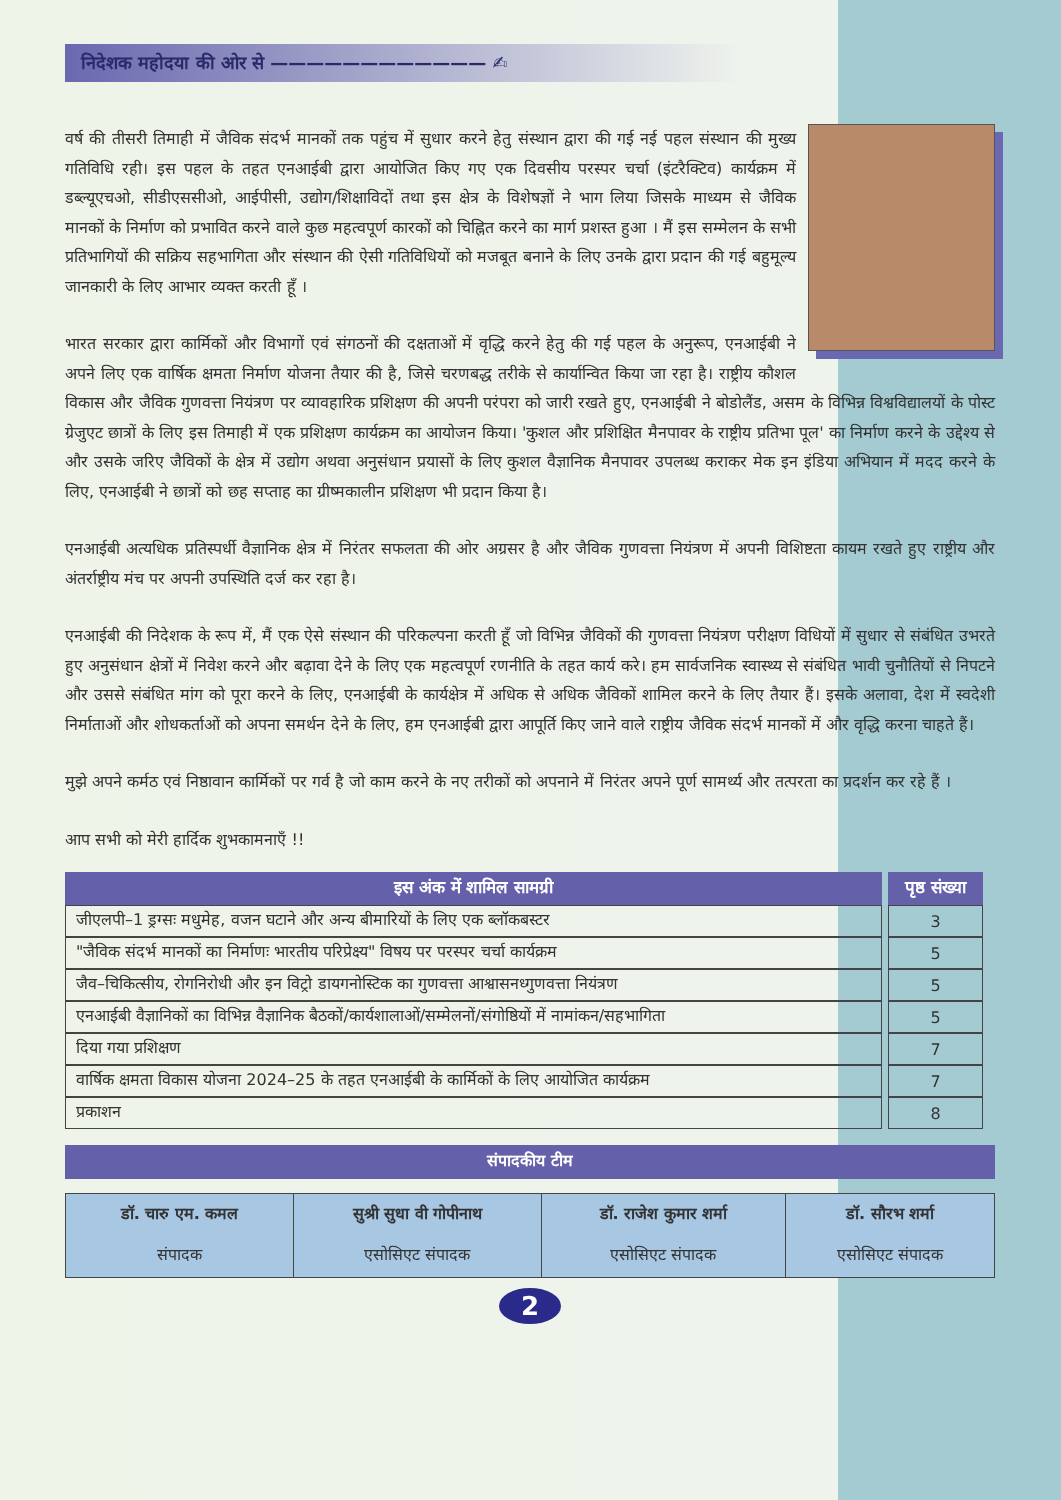निदेशक महोदया की ओर से ———————————— ✍
वर्ष की तीसरी तिमाही में जैविक संदर्भ मानकों तक पहुंच में सुधार करने हेतु संस्थान द्वारा की गई नई पहल संस्थान की मुख्य गतिविधि रही। इस पहल के तहत एनआईबी द्वारा आयोजित किए गए एक दिवसीय परस्पर चर्चा (इंटरैक्टिव) कार्यक्रम में डब्ल्यूएचओ, सीडीएससीओ, आईपीसी, उद्योग/शिक्षाविदों तथा इस क्षेत्र के विशेषज्ञों ने भाग लिया जिसके माध्यम से जैविक मानकों के निर्माण को प्रभावित करने वाले कुछ महत्वपूर्ण कारकों को चिह्नित करने का मार्ग प्रशस्त हुआ । मैं इस सम्मेलन के सभी प्रतिभागियों की सक्रिय सहभागिता और संस्थान की ऐसी गतिविधियों को मजबूत बनाने के लिए उनके द्वारा प्रदान की गई बहुमूल्य जानकारी के लिए आभार व्यक्त करती हूँ ।
भारत सरकार द्वारा कार्मिकों और विभागों एवं संगठनों की दक्षताओं में वृद्धि करने हेतु की गई पहल के अनुरूप, एनआईबी ने अपने लिए एक वार्षिक क्षमता निर्माण योजना तैयार की है, जिसे चरणबद्ध तरीके से कार्यान्वित किया जा रहा है। राष्ट्रीय कौशल विकास और जैविक गुणवत्ता नियंत्रण पर व्यावहारिक प्रशिक्षण की अपनी परंपरा को जारी रखते हुए, एनआईबी ने बोडोलैंड, असम के विभिन्न विश्वविद्यालयों के पोस्ट ग्रेजुएट छात्रों के लिए इस तिमाही में एक प्रशिक्षण कार्यक्रम का आयोजन किया। 'कुशल और प्रशिक्षित मैनपावर के राष्ट्रीय प्रतिभा पूल' का निर्माण करने के उद्देश्य से और उसके जरिए जैविकों के क्षेत्र में उद्योग अथवा अनुसंधान प्रयासों के लिए कुशल वैज्ञानिक मैनपावर उपलब्ध कराकर मेक इन इंडिया अभियान में मदद करने के लिए, एनआईबी ने छात्रों को छह सप्ताह का ग्रीष्मकालीन प्रशिक्षण भी प्रदान किया है।
एनआईबी अत्यधिक प्रतिस्पर्धी वैज्ञानिक क्षेत्र में निरंतर सफलता की ओर अग्रसर है और जैविक गुणवत्ता नियंत्रण में अपनी विशिष्टता कायम रखते हुए राष्ट्रीय और अंतर्राष्ट्रीय मंच पर अपनी उपस्थिति दर्ज कर रहा है।
एनआईबी की निदेशक के रूप में, मैं एक ऐसे संस्थान की परिकल्पना करती हूँ जो विभिन्न जैविकों की गुणवत्ता नियंत्रण परीक्षण विधियों में सुधार से संबंधित उभरते हुए अनुसंधान क्षेत्रों में निवेश करने और बढ़ावा देने के लिए एक महत्वपूर्ण रणनीति के तहत कार्य करे। हम सार्वजनिक स्वास्थ्य से संबंधित भावी चुनौतियों से निपटने और उससे संबंधित मांग को पूरा करने के लिए, एनआईबी के कार्यक्षेत्र में अधिक से अधिक जैविकों शामिल करने के लिए तैयार हैं। इसके अलावा, देश में स्वदेशी निर्माताओं और शोधकर्ताओं को अपना समर्थन देने के लिए, हम एनआईबी द्वारा आपूर्ति किए जाने वाले राष्ट्रीय जैविक संदर्भ मानकों में और वृद्धि करना चाहते हैं।
मुझे अपने कर्मठ एवं निष्ठावान कार्मिकों पर गर्व है जो काम करने के नए तरीकों को अपनाने में निरंतर अपने पूर्ण सामर्थ्य और तत्परता का प्रदर्शन कर रहे हैं ।
आप सभी को मेरी हार्दिक शुभकामनाएँ !!
| इस अंक में शामिल सामग्री | पृष्ठ संख्या |
| --- | --- |
| जीएलपी–1 ड्रग्सः मधुमेह, वजन घटाने और अन्य बीमारियों के लिए एक ब्लॉकबस्टर | 3 |
| "जैविक संदर्भ मानकों का निर्माणः भारतीय परिप्रेक्ष्य" विषय पर परस्पर चर्चा कार्यक्रम | 5 |
| जैव–चिकित्सीय, रोगनिरोधी और इन विट्रो डायगनोस्टिक का गुणवत्ता आश्वासनध्गुणवत्ता नियंत्रण | 5 |
| एनआईबी वैज्ञानिकों का विभिन्न वैज्ञानिक बैठकों/कार्यशालाओं/सम्मेलनों/संगोष्ठियों में नामांकन/सहभागिता | 5 |
| दिया गया प्रशिक्षण | 7 |
| वार्षिक क्षमता विकास योजना 2024–25 के तहत एनआईबी के कार्मिकों के लिए आयोजित कार्यक्रम | 7 |
| प्रकाशन | 8 |
संपादकीय टीम
| डॉ. चारु एम. कमल संपादक | सुश्री सुधा वी गोपीनाथ एसोसिएट संपादक | डॉ. राजेश कुमार शर्मा एसोसिएट संपादक | डॉ. सौरभ शर्मा एसोसिएट संपादक |
2